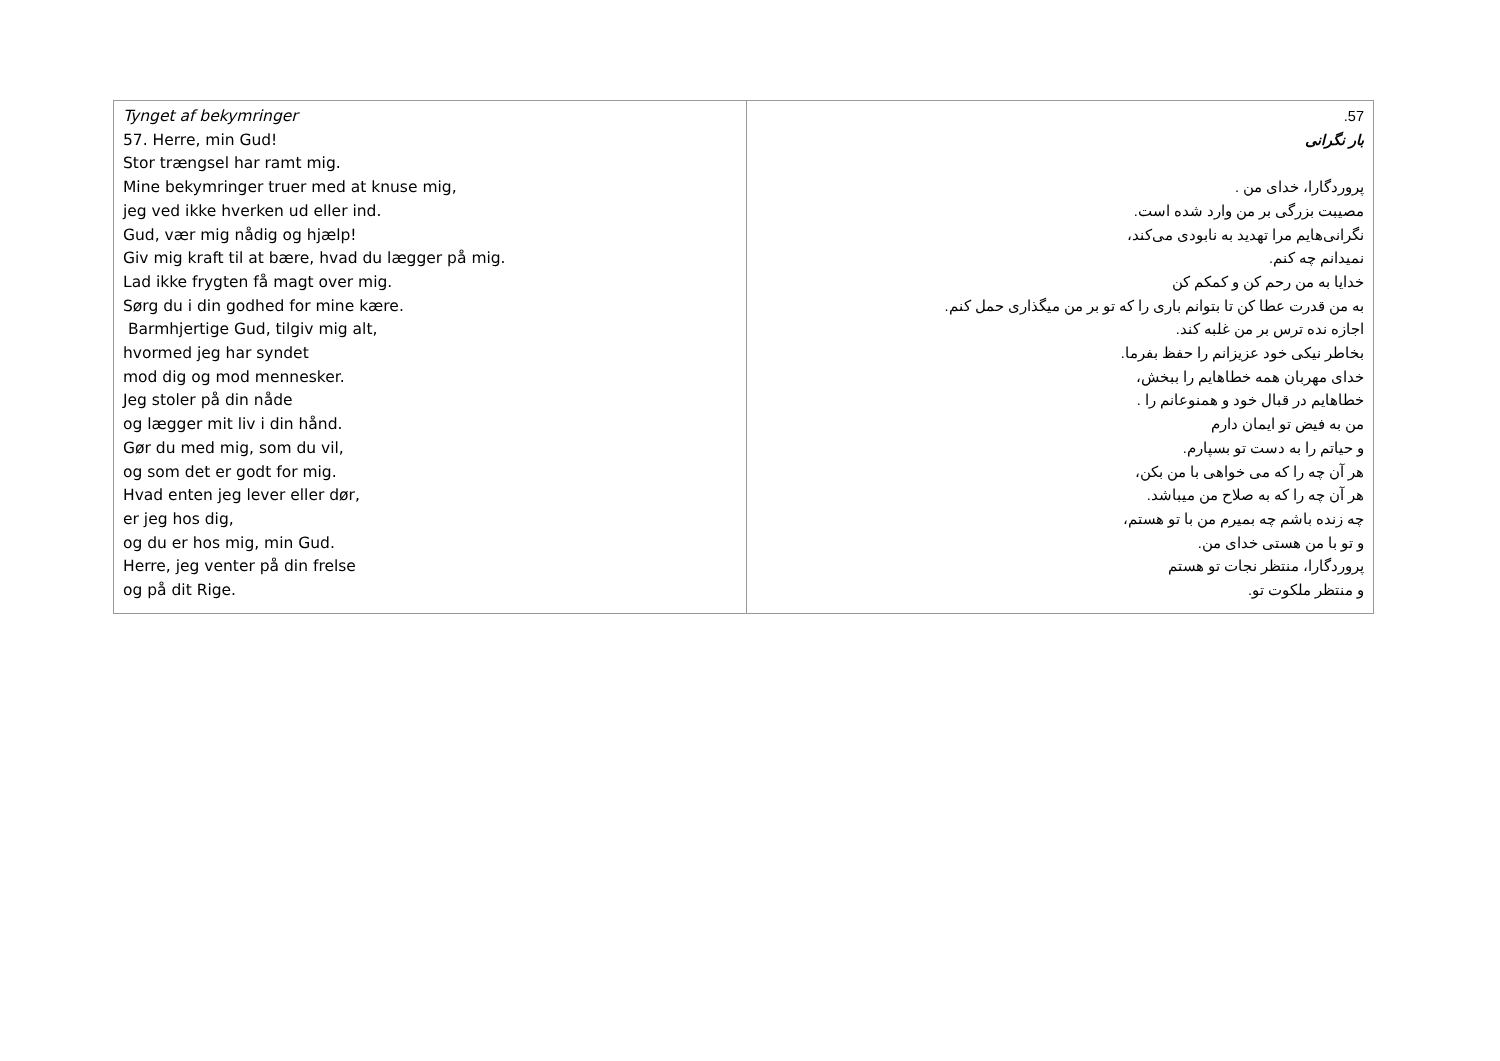| Tynget af bekymringer 57. Herre, min Gud! Stor trængsel har ramt mig. Mine bekymringer truer med at knuse mig, jeg ved ikke hverken ud eller ind. Gud, vær mig nådig og hjælp! Giv mig kraft til at bære, hvad du lægger på mig. Lad ikke frygten få magt over mig. Sørg du i din godhed for mine kære. Barmhjertige Gud, tilgiv mig alt, hvormed jeg har syndet mod dig og mod mennesker. Jeg stoler på din nåde og lægger mit liv i din hånd. Gør du med mig, som du vil, og som det er godt for mig. Hvad enten jeg lever eller dør, er jeg hos dig, og du er hos mig, min Gud. Herre, jeg venter på din frelse og på dit Rige. | 57. بار نگرانی پروردگارا، خدای من . مصیبت بزرگی بر من وارد شده است. نگرانی‌هایم مرا تهدید به نابودی می‌کند، نمیدانم چه کنم. خدایا به من رحم کن و کمکم کن به من قدرت عطا کن تا بتوانم باری را که تو بر من میگذاری حمل کنم. اجازه نده ترس بر من غلبه کند. بخاطر نیکی خود عزیزانم را حفظ بفرما. خدای مهربان همه خطاهایم را ببخش، خطاهایم در قبال خود و همنوعانم را . من به فیض تو ایمان دارم و حیاتم را به دست تو بسپارم. هر آن چه را که می خواهی با من بکن، هر آن چه را که به صلاح من میباشد. چه زنده باشم چه بمیرم من با تو هستم، و تو با من هستی خدای من. پروردگارا، منتظر نجات تو هستم و منتظر ملکوت تو. |